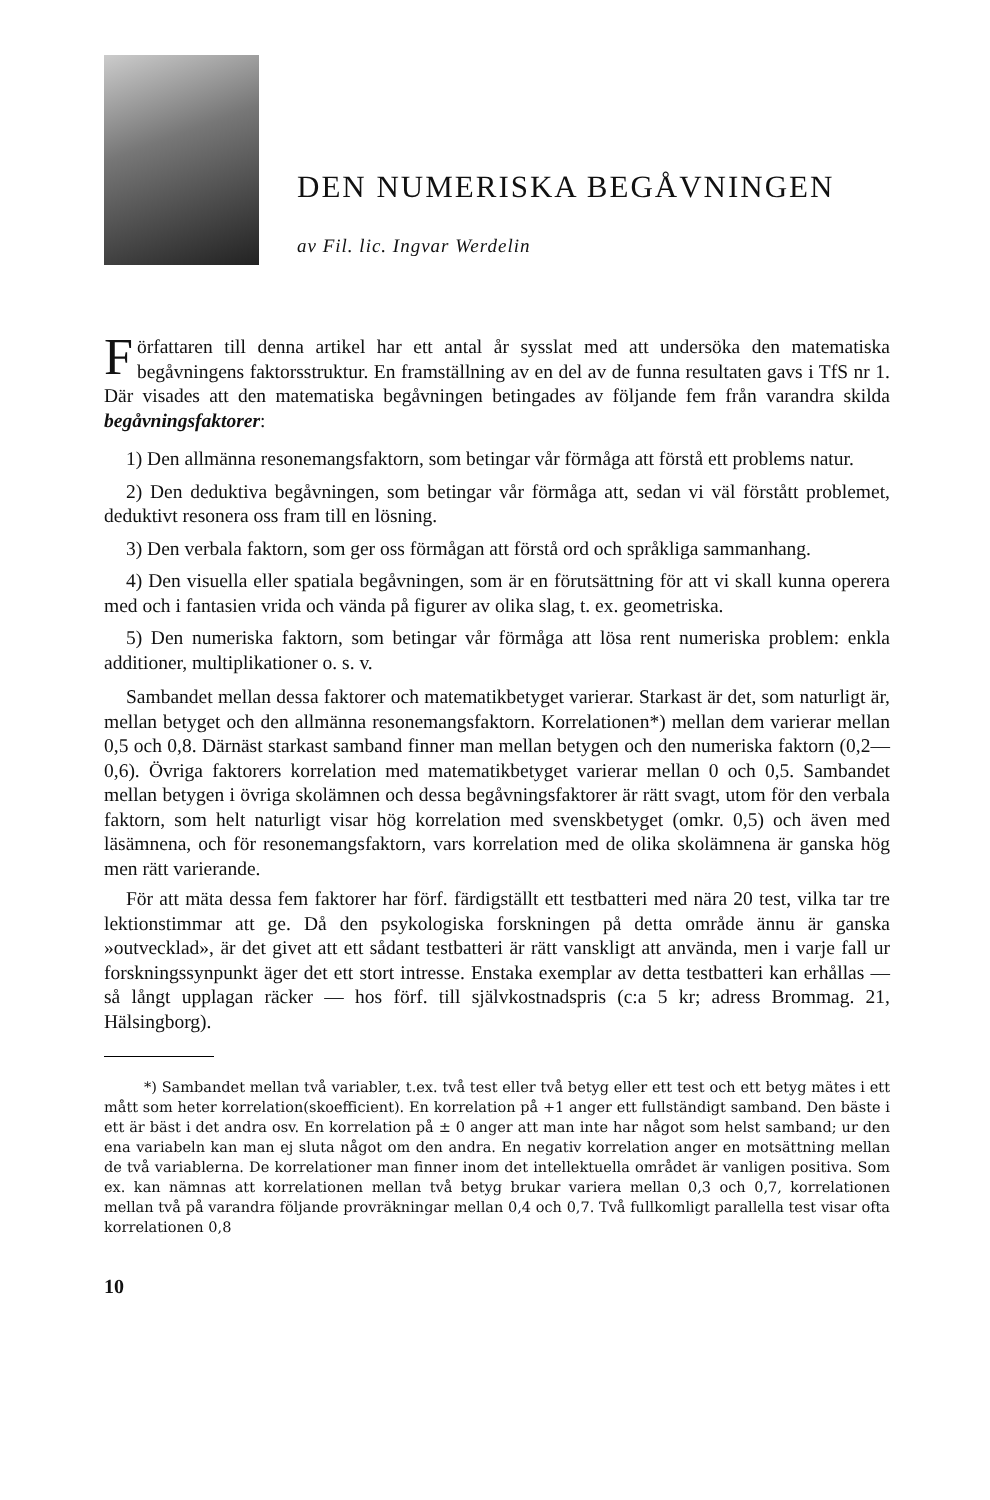DEN NUMERISKA BEGÅVNINGEN
av Fil. lic. Ingvar Werdelin
Författaren till denna artikel har ett antal år sysslat med att undersöka den matematiska begåvningens faktorsstruktur. En framställning av en del av de funna resultaten gavs i TfS nr 1. Där visades att den matematiska begåvningen betingades av följande fem från varandra skilda begåvningsfaktorer:
1) Den allmänna resonemangsfaktorn, som betingar vår förmåga att förstå ett problems natur.
2) Den deduktiva begåvningen, som betingar vår förmåga att, sedan vi väl förstått problemet, deduktivt resonera oss fram till en lösning.
3) Den verbala faktorn, som ger oss förmågan att förstå ord och språkliga sammanhang.
4) Den visuella eller spatiala begåvningen, som är en förutsättning för att vi skall kunna operera med och i fantasien vrida och vända på figurer av olika slag, t. ex. geometriska.
5) Den numeriska faktorn, som betingar vår förmåga att lösa rent numeriska problem: enkla additioner, multiplikationer o. s. v.
Sambandet mellan dessa faktorer och matematikbetyget varierar. Starkast är det, som naturligt är, mellan betyget och den allmänna resonemangsfaktorn. Korrelationen*) mellan dem varierar mellan 0,5 och 0,8. Därnäst starkast samband finner man mellan betygen och den numeriska faktorn (0,2—0,6). Övriga faktorers korrelation med matematikbetyget varierar mellan 0 och 0,5. Sambandet mellan betygen i övriga skolämnen och dessa begåvningsfaktorer är rätt svagt, utom för den verbala faktorn, som helt naturligt visar hög korrelation med svenskbetyget (omkr. 0,5) och även med läsämnena, och för resonemangsfaktorn, vars korrelation med de olika skolämnena är ganska hög men rätt varierande.
För att mäta dessa fem faktorer har förf. färdigställt ett testbatteri med nära 20 test, vilka tar tre lektionstimmar att ge. Då den psykologiska forskningen på detta område ännu är ganska »outvecklad», är det givet att ett sådant testbatteri är rätt vanskligt att använda, men i varje fall ur forskningssynpunkt äger det ett stort intresse. Enstaka exemplar av detta testbatteri kan erhållas — så långt upplagan räcker — hos förf. till självkostnadspris (c:a 5 kr; adress Brommag. 21, Hälsingborg).
*) Sambandet mellan två variabler, t.ex. två test eller två betyg eller ett test och ett betyg mätes i ett mått som heter korrelation(skoefficient). En korrelation på +1 anger ett fullständigt samband. Den bäste i ett är bäst i det andra osv. En korrelation på ± 0 anger att man inte har något som helst samband; ur den ena variabeln kan man ej sluta något om den andra. En negativ korrelation anger en motsättning mellan de två variablerna. De korrelationer man finner inom det intellektuella området är vanligen positiva. Som ex. kan nämnas att korrelationen mellan två betyg brukar variera mellan 0,3 och 0,7, korrelationen mellan två på varandra följande provräkningar mellan 0,4 och 0,7. Två fullkomligt parallella test visar ofta korrelationen 0,8
10